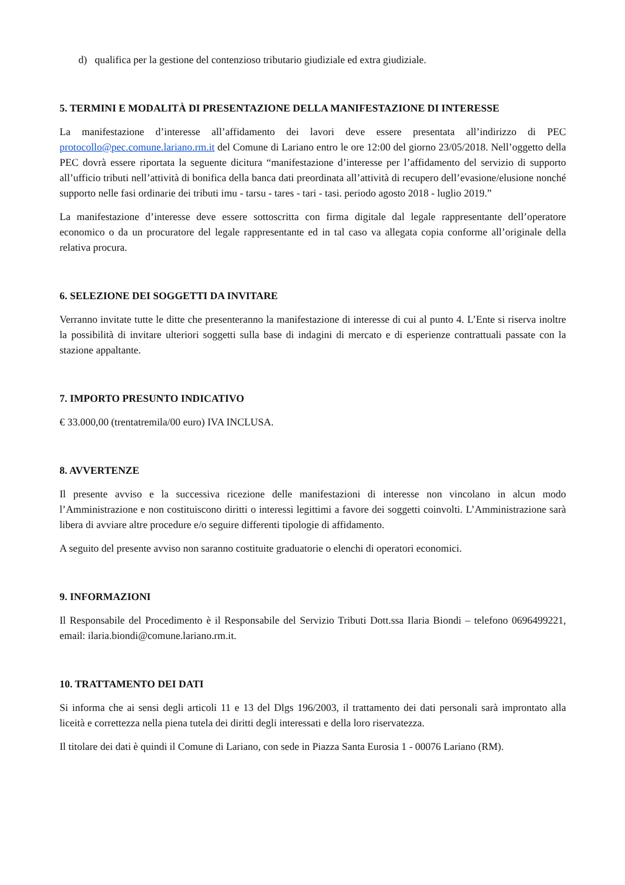d) qualifica per la gestione del contenzioso tributario giudiziale ed extra giudiziale.
5. TERMINI E MODALITÀ DI PRESENTAZIONE DELLA MANIFESTAZIONE DI INTERESSE
La manifestazione d’interesse all’affidamento dei lavori deve essere presentata all’indirizzo di PEC protocollo@pec.comune.lariano.rm.it del Comune di Lariano entro le ore 12:00 del giorno 23/05/2018. Nell’oggetto della PEC dovrà essere riportata la seguente dicitura “manifestazione d’interesse per l’affidamento del servizio di supporto all’ufficio tributi nell’attività di bonifica della banca dati preordinata all’attività di recupero dell’evasione/elusione nonché supporto nelle fasi ordinarie dei tributi imu - tarsu - tares - tari - tasi. periodo agosto 2018 - luglio 2019.”
La manifestazione d’interesse deve essere sottoscritta con firma digitale dal legale rappresentante dell’operatore economico o da un procuratore del legale rappresentante ed in tal caso va allegata copia conforme all’originale della relativa procura.
6. SELEZIONE DEI SOGGETTI DA INVITARE
Verranno invitate tutte le ditte che presenteranno la manifestazione di interesse di cui al punto 4. L’Ente si riserva inoltre la possibilità di invitare ulteriori soggetti sulla base di indagini di mercato e di esperienze contrattuali passate con la stazione appaltante.
7. IMPORTO PRESUNTO INDICATIVO
€ 33.000,00 (trentatremila/00 euro) IVA INCLUSA.
8. AVVERTENZE
Il presente avviso e la successiva ricezione delle manifestazioni di interesse non vincolano in alcun modo l’Amministrazione e non costituiscono diritti o interessi legittimi a favore dei soggetti coinvolti. L’Amministrazione sarà libera di avviare altre procedure e/o seguire differenti tipologie di affidamento.
A seguito del presente avviso non saranno costituite graduatorie o elenchi di operatori economici.
9. INFORMAZIONI
Il Responsabile del Procedimento è il Responsabile del Servizio Tributi Dott.ssa Ilaria Biondi – telefono 0696499221, email: ilaria.biondi@comune.lariano.rm.it.
10. TRATTAMENTO DEI DATI
Si informa che ai sensi degli articoli 11 e 13 del Dlgs 196/2003, il trattamento dei dati personali sarà improntato alla liceità e correttezza nella piena tutela dei diritti degli interessati e della loro riservatezza.
Il titolare dei dati è quindi il Comune di Lariano, con sede in Piazza Santa Eurosia 1 - 00076 Lariano (RM).